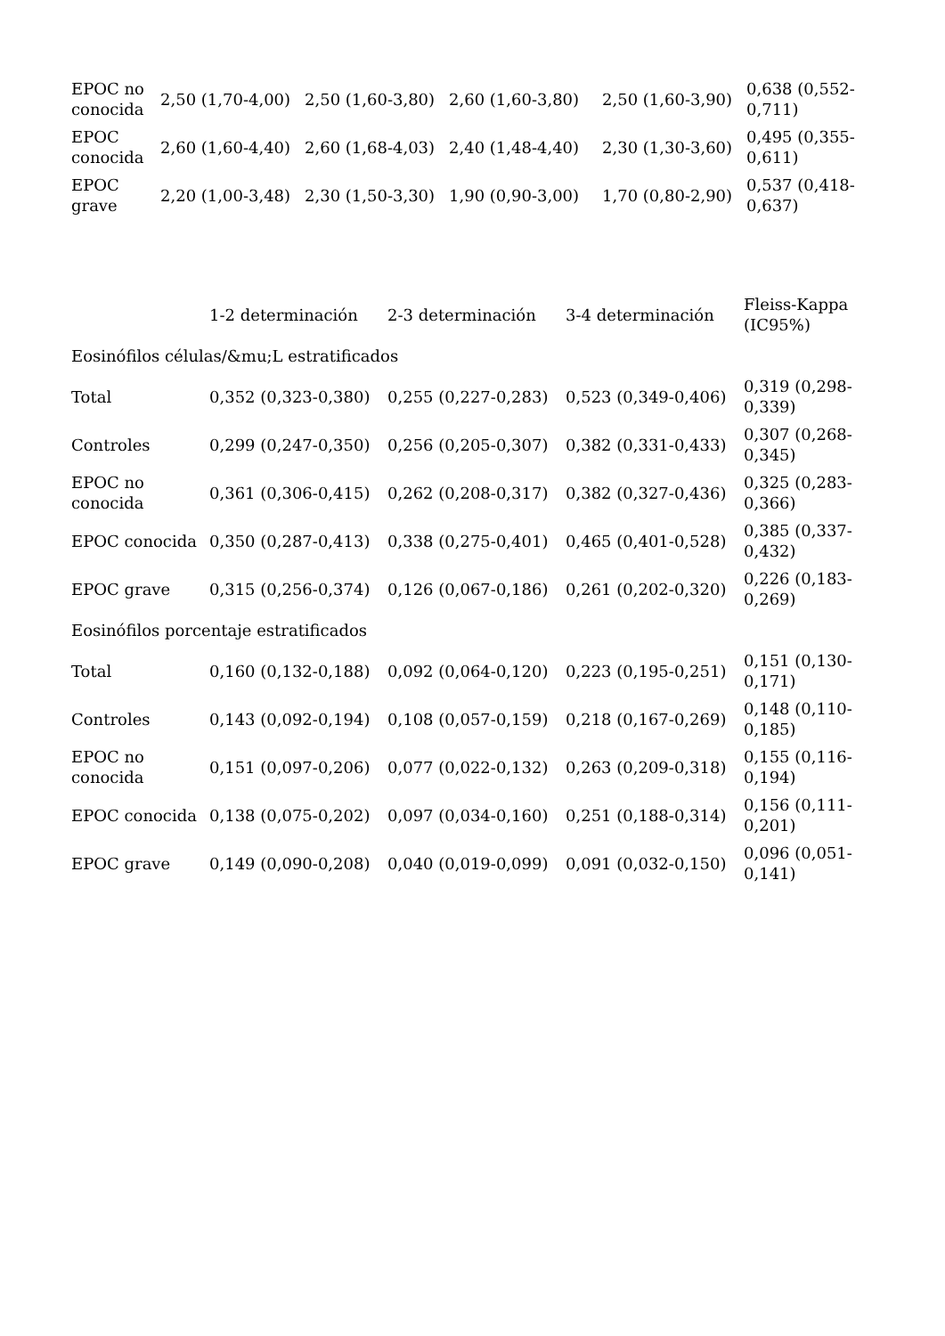| EPOC no conocida | 2,50 (1,70-4,00) | 2,50 (1,60-3,80) | 2,60 (1,60-3,80) | 2,50 (1,60-3,90) | 0,638 (0,552-0,711) |
| EPOC conocida | 2,60 (1,60-4,40) | 2,60 (1,68-4,03) | 2,40 (1,48-4,40) | 2,30 (1,30-3,60) | 0,495 (0,355-0,611) |
| EPOC grave | 2,20 (1,00-3,48) | 2,30 (1,50-3,30) | 1,90 (0,90-3,00) | 1,70 (0,80-2,90) | 0,537 (0,418-0,637) |
| | 1-2 determinación | 2-3 determinación | 3-4 determinación | Fleiss-Kappa (IC95%) |
| --- | --- | --- | --- | --- |
| Eosinófilos células/&mu;L estratificados | | | | |
| Total | 0,352 (0,323-0,380) | 0,255 (0,227-0,283) | 0,523 (0,349-0,406) | 0,319 (0,298-0,339) |
| Controles | 0,299 (0,247-0,350) | 0,256 (0,205-0,307) | 0,382 (0,331-0,433) | 0,307 (0,268-0,345) |
| EPOC no conocida | 0,361 (0,306-0,415) | 0,262 (0,208-0,317) | 0,382 (0,327-0,436) | 0,325 (0,283-0,366) |
| EPOC conocida | 0,350 (0,287-0,413) | 0,338 (0,275-0,401) | 0,465 (0,401-0,528) | 0,385 (0,337-0,432) |
| EPOC grave | 0,315 (0,256-0,374) | 0,126 (0,067-0,186) | 0,261 (0,202-0,320) | 0,226 (0,183-0,269) |
| Eosinófilos porcentaje estratificados | | | | |
| Total | 0,160 (0,132-0,188) | 0,092 (0,064-0,120) | 0,223 (0,195-0,251) | 0,151 (0,130-0,171) |
| Controles | 0,143 (0,092-0,194) | 0,108 (0,057-0,159) | 0,218 (0,167-0,269) | 0,148 (0,110-0,185) |
| EPOC no conocida | 0,151 (0,097-0,206) | 0,077 (0,022-0,132) | 0,263 (0,209-0,318) | 0,155 (0,116-0,194) |
| EPOC conocida | 0,138 (0,075-0,202) | 0,097 (0,034-0,160) | 0,251 (0,188-0,314) | 0,156 (0,111-0,201) |
| EPOC grave | 0,149 (0,090-0,208) | 0,040 (0,019-0,099) | 0,091 (0,032-0,150) | 0,096 (0,051-0,141) |